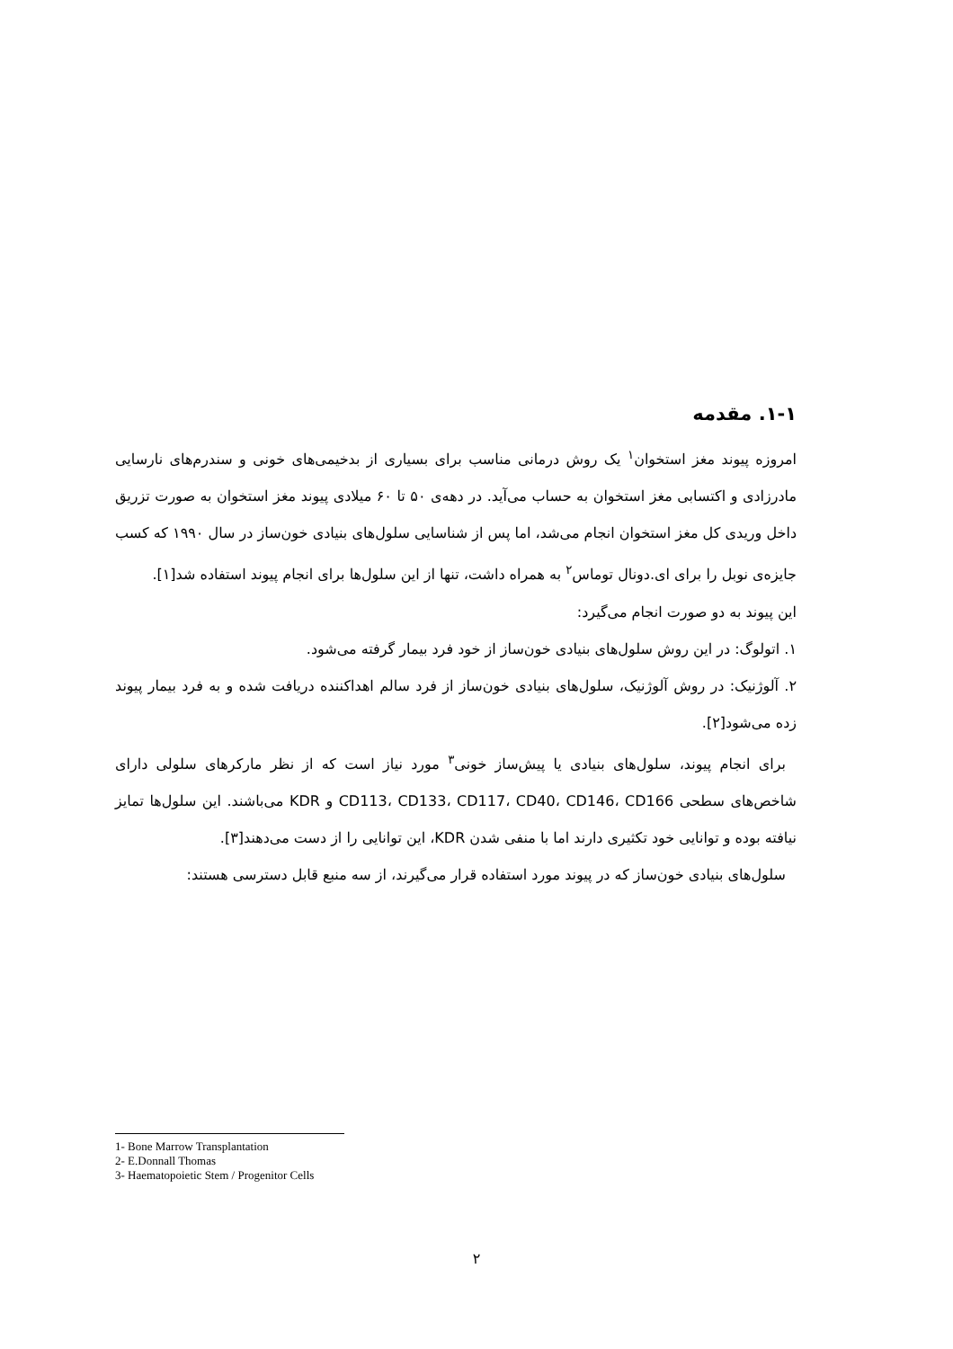۱-۱. مقدمه
امروزه پیوند مغز استخوان<sup>۱</sup> یک روش درمانی مناسب برای بسیاری از بدخیمی‌های خونی و سندرم‌های نارسایی مادرزادی و اکتسابی مغز استخوان به حساب می‌آید. در دهه‌ی ۵۰ تا ۶۰ میلادی پیوند مغز استخوان به صورت تزریق داخل وریدی کل مغز استخوان انجام می‌شد، اما پس از شناسایی سلول‌های بنیادی خون‌ساز در سال ۱۹۹۰ که کسب جایزه‌ی نوبل را برای ای.دونال توماس<sup>۲</sup> به همراه داشت، تنها از این سلول‌ها برای انجام پیوند استفاده شد[۱].
این پیوند به دو صورت انجام می‌گیرد:
۱. اتولوگ: در این روش سلول‌های بنیادی خون‌ساز از خود فرد بیمار گرفته می‌شود.
۲. آلوژنیک: در روش آلوژنیک، سلول‌های بنیادی خون‌ساز از فرد سالم اهداکننده دریافت شده و به فرد بیمار پیوند زده می‌شود[۲].
برای انجام پیوند، سلول‌های بنیادی یا پیش‌ساز خونی<sup>۳</sup> مورد نیاز است که از نظر مارکرهای سلولی دارای شاخص‌های سطحی CD113، CD133، CD117، CD40، CD146، CD166 و KDR می‌باشند. این سلول‌ها تمایز نیافته بوده و توانایی خود تکثیری دارند اما با منفی شدن KDR، این توانایی را از دست می‌دهند[۳].
سلول‌های بنیادی خون‌ساز که در پیوند مورد استفاده قرار می‌گیرند، از سه منبع قابل دسترسی هستند:
1- Bone Marrow Transplantation
2- E.Donnall Thomas
3- Haematopoietic Stem / Progenitor Cells
۲